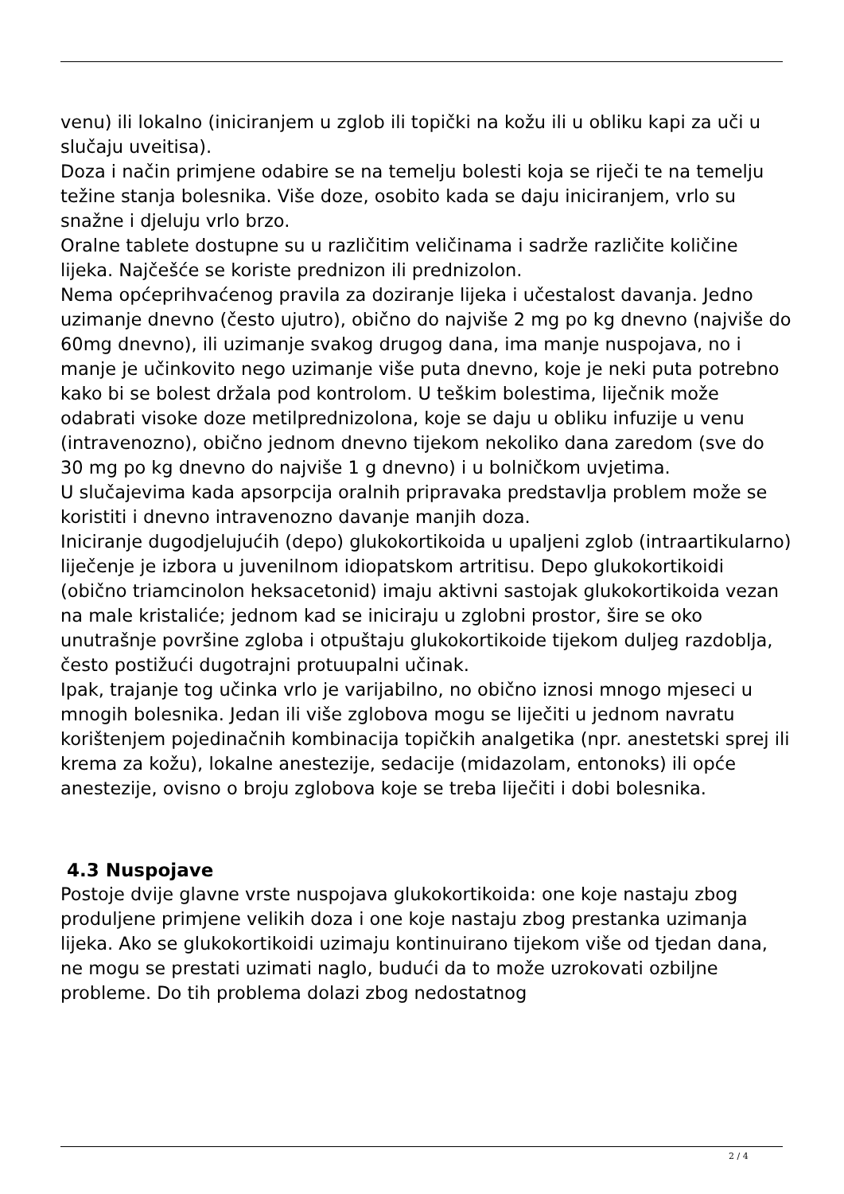venu) ili lokalno (iniciranjem u zglob ili topički na kožu ili u obliku kapi za uči u slučaju uveitisa).
Doza i način primjene odabire se na temelju bolesti koja se riječi te na temelju težine stanja bolesnika. Više doze, osobito kada se daju iniciranjem, vrlo su snažne i djeluju vrlo brzo.
Oralne tablete dostupne su u različitim veličinama i sadrže različite količine lijeka. Najčešće se koriste prednizon ili prednizolon.
Nema općeprihvaćenog pravila za doziranje lijeka i učestalost davanja. Jedno uzimanje dnevno (često ujutro), obično do najviše 2 mg po kg dnevno (najviše do 60mg dnevno), ili uzimanje svakog drugog dana, ima manje nuspojava, no i manje je učinkovito nego uzimanje više puta dnevno, koje je neki puta potrebno kako bi se bolest držala pod kontrolom. U teškim bolestima, liječnik može odabrati visoke doze metilprednizolona, koje se daju u obliku infuzije u venu (intravenozno), obično jednom dnevno tijekom nekoliko dana zaredom (sve do 30 mg po kg dnevno do najviše 1 g dnevno) i u bolničkom uvjetima.
U slučajevima kada apsorpcija oralnih pripravaka predstavlja problem može se koristiti i dnevno intravenozno davanje manjih doza.
Iniciranje dugodjelujućih (depo) glukokortikoida u upaljeni zglob (intraartikularno) liječenje je izbora u juvenilnom idiopatskom artritisu. Depo glukokortikoidi (obično triamcinolon heksacetonid) imaju aktivni sastojak glukokortikoida vezan na male kristaliće; jednom kad se iniciraju u zglobni prostor, šire se oko unutrašnje površine zgloba i otpuštaju glukokortikoide tijekom duljeg razdoblja, često postižući dugotrajni protuupalni učinak.
Ipak, trajanje tog učinka vrlo je varijabilno, no obično iznosi mnogo mjeseci u mnogih bolesnika. Jedan ili više zglobova mogu se liječiti u jednom navratu korištenjem pojedinačnih kombinacija topičkih analgetika (npr. anestetski sprej ili krema za kožu), lokalne anestezije, sedacije (midazolam, entonoks) ili opće anestezije, ovisno o broju zglobova koje se treba liječiti i dobi bolesnika.
4.3 Nuspojave
Postoje dvije glavne vrste nuspojava glukokortikoida: one koje nastaju zbog produljene primjene velikih doza i one koje nastaju zbog prestanka uzimanja lijeka. Ako se glukokortikoidi uzimaju kontinuirano tijekom više od tjedan dana, ne mogu se prestati uzimati naglo, budući da to može uzrokovati ozbiljne probleme. Do tih problema dolazi zbog nedostatnog
2 / 4